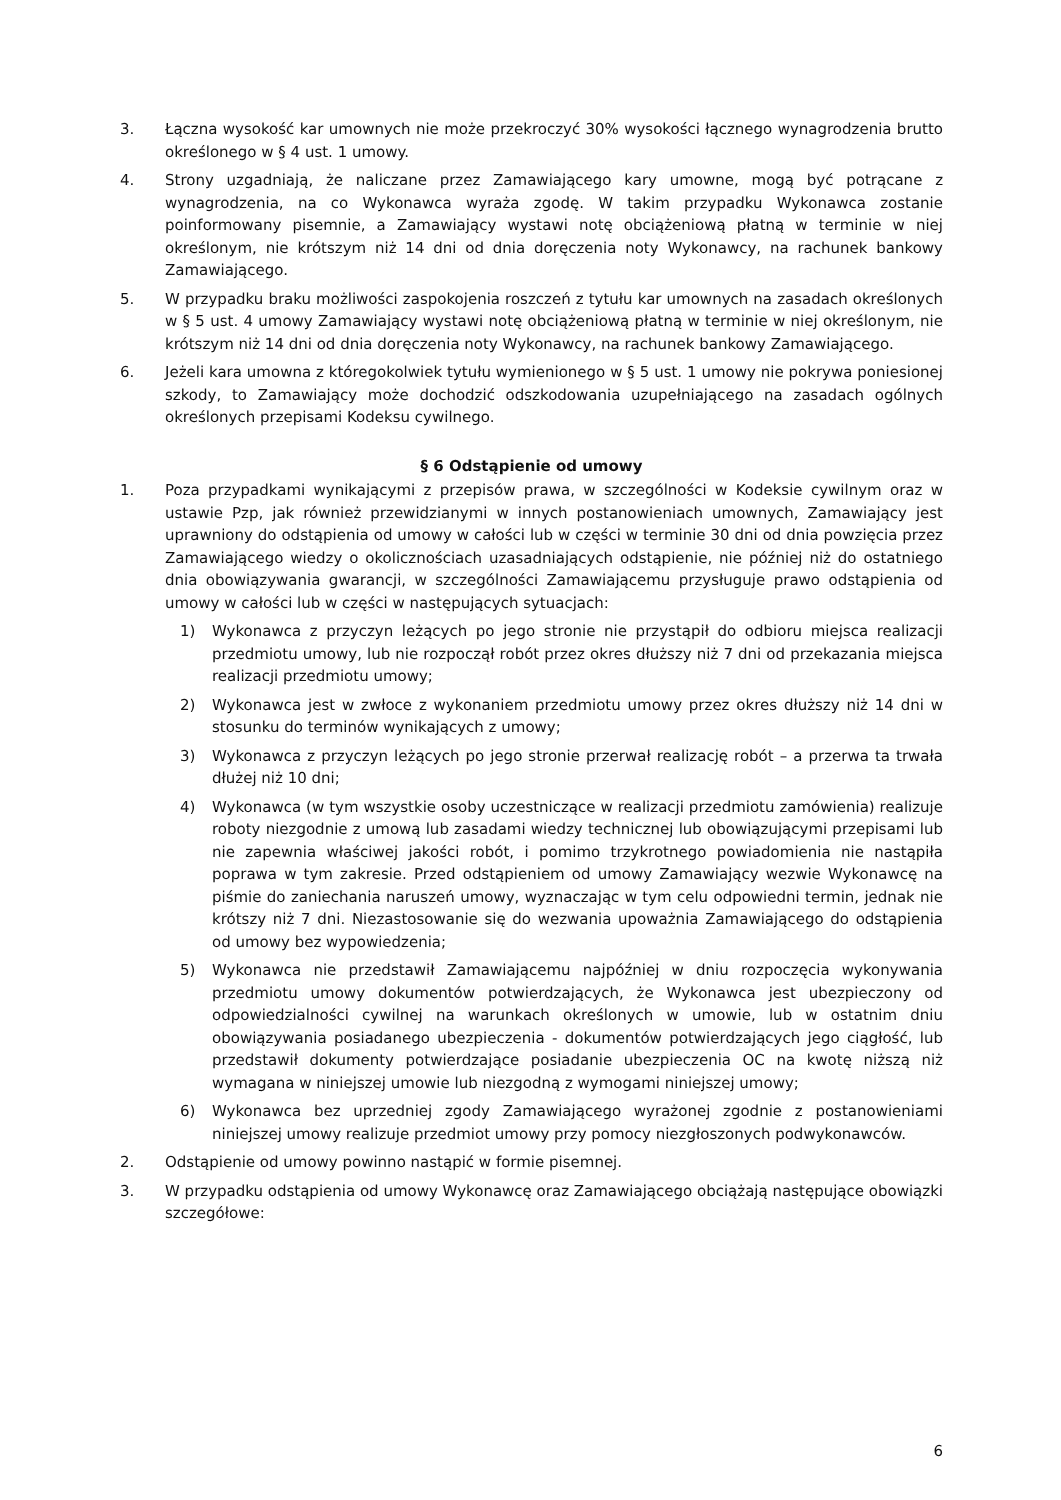3. Łączna wysokość kar umownych nie może przekroczyć 30% wysokości łącznego wynagrodzenia brutto określonego w § 4 ust. 1 umowy.
4. Strony uzgadniają, że naliczane przez Zamawiającego kary umowne, mogą być potrącane z wynagrodzenia, na co Wykonawca wyraża zgodę. W takim przypadku Wykonawca zostanie poinformowany pisemnie, a Zamawiający wystawi notę obciążeniową płatną w terminie w niej określonym, nie krótszym niż 14 dni od dnia doręczenia noty Wykonawcy, na rachunek bankowy Zamawiającego.
5. W przypadku braku możliwości zaspokojenia roszczeń z tytułu kar umownych na zasadach określonych w § 5 ust. 4 umowy Zamawiający wystawi notę obciążeniową płatną w terminie w niej określonym, nie krótszym niż 14 dni od dnia doręczenia noty Wykonawcy, na rachunek bankowy Zamawiającego.
6. Jeżeli kara umowna z któregokolwiek tytułu wymienionego w § 5 ust. 1 umowy nie pokrywa poniesionej szkody, to Zamawiający może dochodzić odszkodowania uzupełniającego na zasadach ogólnych określonych przepisami Kodeksu cywilnego.
§ 6 Odstąpienie od umowy
1. Poza przypadkami wynikającymi z przepisów prawa, w szczególności w Kodeksie cywilnym oraz w ustawie Pzp, jak również przewidzianymi w innych postanowieniach umownych, Zamawiający jest uprawniony do odstąpienia od umowy w całości lub w części w terminie 30 dni od dnia powzięcia przez Zamawiającego wiedzy o okolicznościach uzasadniających odstąpienie, nie później niż do ostatniego dnia obowiązywania gwarancji, w szczególności Zamawiającemu przysługuje prawo odstąpienia od umowy w całości lub w części w następujących sytuacjach:
1) Wykonawca z przyczyn leżących po jego stronie nie przystąpił do odbioru miejsca realizacji przedmiotu umowy, lub nie rozpoczął robót przez okres dłuższy niż 7 dni od przekazania miejsca realizacji przedmiotu umowy;
2) Wykonawca jest w zwłoce z wykonaniem przedmiotu umowy przez okres dłuższy niż 14 dni w stosunku do terminów wynikających z umowy;
3) Wykonawca z przyczyn leżących po jego stronie przerwał realizację robót – a przerwa ta trwała dłużej niż 10 dni;
4) Wykonawca (w tym wszystkie osoby uczestniczące w realizacji przedmiotu zamówienia) realizuje roboty niezgodnie z umową lub zasadami wiedzy technicznej lub obowiązującymi przepisami lub nie zapewnia właściwej jakości robót, i pomimo trzykrotnego powiadomienia nie nastąpiła poprawa w tym zakresie. Przed odstąpieniem od umowy Zamawiający wezwie Wykonawcę na piśmie do zaniechania naruszeń umowy, wyznaczając w tym celu odpowiedni termin, jednak nie krótszy niż 7 dni. Niezastosowanie się do wezwania upoważnia Zamawiającego do odstąpienia od umowy bez wypowiedzenia;
5) Wykonawca nie przedstawił Zamawiającemu najpóźniej w dniu rozpoczęcia wykonywania przedmiotu umowy dokumentów potwierdzających, że Wykonawca jest ubezpieczony od odpowiedzialności cywilnej na warunkach określonych w umowie, lub w ostatnim dniu obowiązywania posiadanego ubezpieczenia - dokumentów potwierdzających jego ciągłość, lub przedstawił dokumenty potwierdzające posiadanie ubezpieczenia OC na kwotę niższą niż wymagana w niniejszej umowie lub niezgodną z wymogami niniejszej umowy;
6) Wykonawca bez uprzedniej zgody Zamawiającego wyrażonej zgodnie z postanowieniami niniejszej umowy realizuje przedmiot umowy przy pomocy niezgłoszonych podwykonawców.
2. Odstąpienie od umowy powinno nastąpić w formie pisemnej.
3. W przypadku odstąpienia od umowy Wykonawcę oraz Zamawiającego obciążają następujące obowiązki szczegółowe:
6